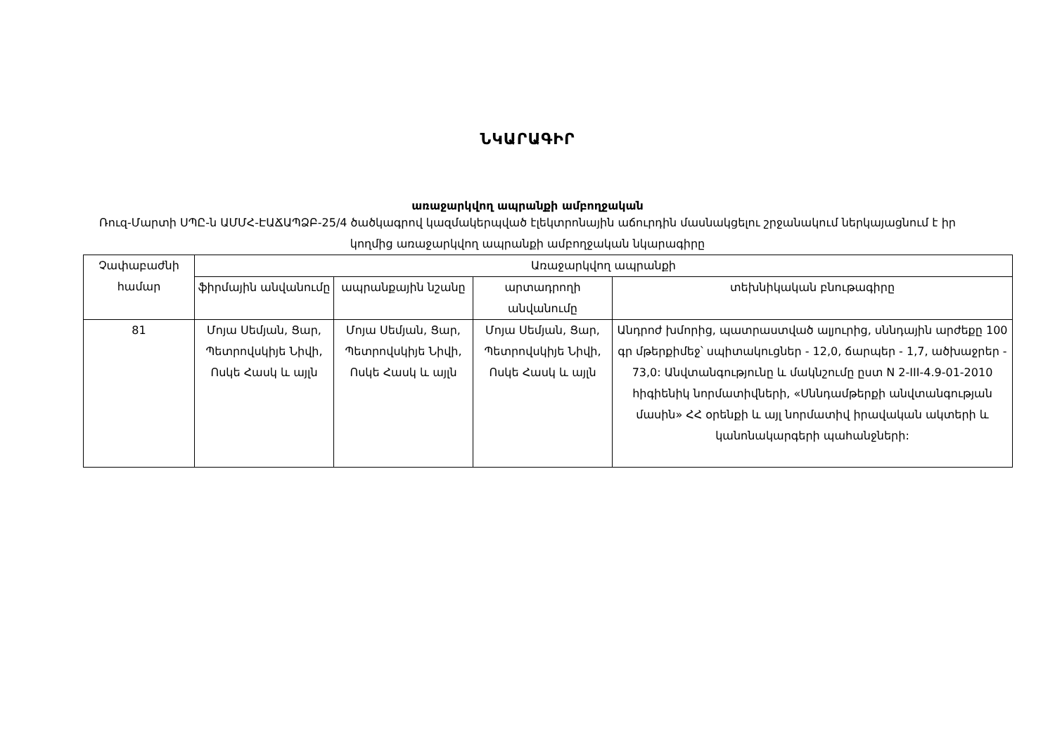ՆԿԱՐԱԳԻՐ
առաջարկվող ապրանքի ամբողջական
Ռուզ-Մարտի ՍՊԸ-ն ԱՄՄՀ-ԷԱՃԱՊՁԲ-25/4 ծածկագրով կազմակերպված էլեկտրոնային աճուրդին մասնակցելու շրջանակում ներկայացնում է իր կողմից առաջարկվող ապրանքի ամբողջական նկարագիրը
| Չափաբաժնի համար | Առաջարկվող ապրանքի | | | |
| --- | --- | --- | --- | --- |
| | ֆիրմային անվանումը | ապրանքային նշանը | արտադրողի անվանումը | տեխնիկական բնութագիրը |
| 81 | Մոյա Սեմյան, Ցար, Պետրովսկիյե Նիվի, Ոսկե Հասկ և այլն | Մոյա Սեմյան, Ցար, Պետրովսկիյե Նիվի, Ոսկե Հասկ և այլն | Մոյա Սեմյան, Ցար, Պետրովսկիյե Նիվի, Ոսկե Հասկ և այլն | Անդրոժ խմորից, պատրաստված ալյուրից, սննդային արժեքը 100 գր մթերքիմեջ՝ սպիտակուցներ - 12,0, ճարպեր - 1,7, ածխաջրեր - 73,0: Անվտանգությունը և մակնշումը ըստ N 2-III-4.9-01-2010 հիգիենիկ նորմատիվների, «Սննդամթերքի անվտանգության մասին» ՀՀ օրենքի և այլ նորմատիվ իրավական ակտերի և կանոնակարգերի պահանջների: |